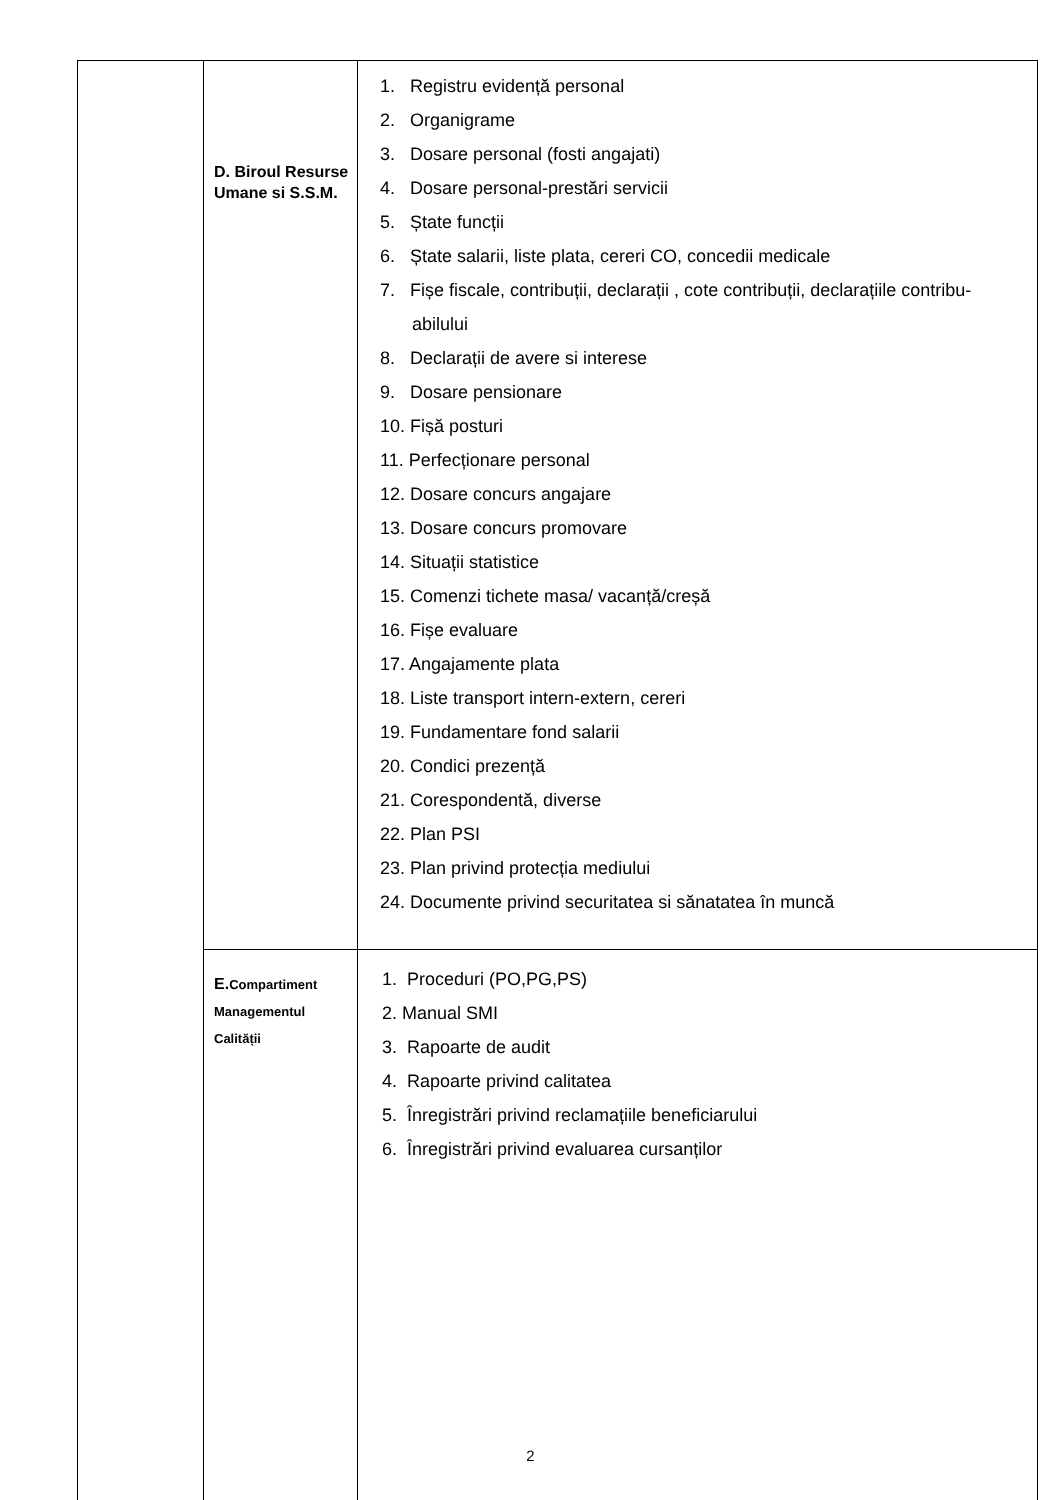| | D. Biroul Resurse Umane si S.S.M. | 1. Registru evidență personal 2. Organigrame 3. Dosare personal (fosti angajati) 4. Dosare personal-prestări servicii 5. Ștate funcții 6. Ștate salarii, liste plata, cereri CO, concedii medicale 7. Fișe fiscale, contribuții, declarații , cote contribuții, declarațiile contribu-abilului 8. Declarații de avere si interese 9. Dosare pensionare 10. Fișă posturi 11. Perfecționare personal 12. Dosare concurs angajare 13. Dosare concurs promovare 14. Situații statistice 15. Comenzi tichete masa/ vacanță/creșă 16. Fișe evaluare 17. Angajamente plata 18. Liste transport intern-extern, cereri 19. Fundamentare fond salarii 20. Condici prezență 21. Corespondentă, diverse 22. Plan PSI 23. Plan privind protecția mediului 24. Documente privind securitatea si sănatatea în muncă |
| | E. Compartiment Managementul Calității | 1. Proceduri (PO,PG,PS) 2. Manual SMI 3. Rapoarte de audit 4. Rapoarte privind calitatea 5. Înregistrări privind reclamațiile beneficiarului 6. Înregistrări privind evaluarea cursanților |
2